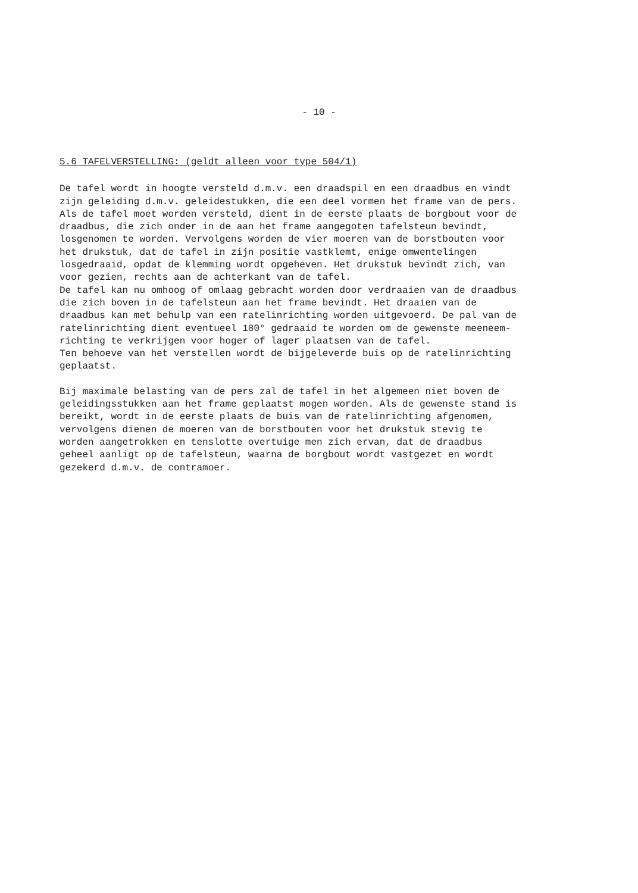- 10 -
5.6 TAFELVERSTELLING: (geldt alleen voor type 504/1)
De tafel wordt in hoogte versteld d.m.v. een draadspil en een draadbus en vindt zijn geleiding d.m.v. geleidestukken, die een deel vormen het frame van de pers. Als de tafel moet worden versteld, dient in de eerste plaats de borgbout voor de draadbus, die zich onder in de aan het frame aangegoten tafelsteun bevindt, losgenomen te worden. Vervolgens worden de vier moeren van de borstbouten voor het drukstuk, dat de tafel in zijn positie vastklemt, enige omwentelingen losgedraaid, opdat de klemming wordt opgeheven. Het drukstuk bevindt zich, van voor gezien, rechts aan de achterkant van de tafel. De tafel kan nu omhoog of omlaag gebracht worden door verdraaien van de draadbus die zich boven in de tafelsteun aan het frame bevindt. Het draaien van de draadbus kan met behulp van een ratelinrichting worden uitgevoerd. De pal van de ratelinrichting dient eventueel 180° gedraaid te worden om de gewenste meeneem- richting te verkrijgen voor hoger of lager plaatsen van de tafel. Ten behoeve van het verstellen wordt de bijgeleverde buis op de ratelinrichting geplaatst.
Bij maximale belasting van de pers zal de tafel in het algemeen niet boven de geleidingsstukken aan het frame geplaatst mogen worden. Als de gewenste stand is bereikt, wordt in de eerste plaats de buis van de ratelinrichting afgenomen, vervolgens dienen de moeren van de borstbouten voor het drukstuk stevig te worden aangetrokken en tenslotte overtuige men zich ervan, dat de draadbus geheel aanligt op de tafelsteun, waarna de borgbout wordt vastgezet en wordt gezekerd d.m.v. de contramoer.